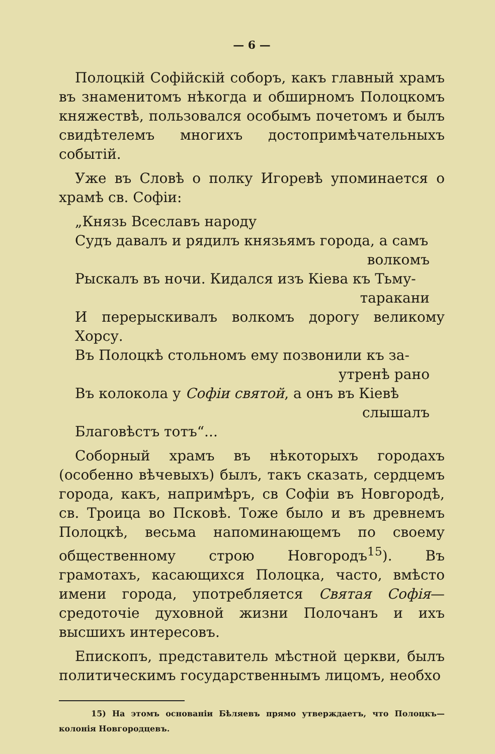— 6 —
Полоцкій Софійскій соборъ, какъ главный храмъ въ знаменитомъ нѣкогда и обширномъ Полоцкомъ княжествѣ, пользовался особымъ почетомъ и былъ свидѣтелемъ многихъ достопримѣчательныхъ событій.
Уже въ Словѣ о полку Игоревѣ упоминается о храмѣ св. Софіи:
„Князь Всеславъ народу
Судъ давалъ и рядилъ князьямъ города, а самъ
волкомъ
Рыскалъ въ ночи. Кидался изъ Кіева къ Тьму-
таракани
И перерыскивалъ волкомъ дорогу великому Хорсу.
Въ Полоцкѣ стольномъ ему позвонили къ за-
утренѣ рано
Въ колокола у Софіи святой, а онъ въ Кіевѣ
слышалъ
Благовѣстъ тотъ“...
Соборный храмъ въ нѣкоторыхъ городахъ (особенно вѣчевыхъ) былъ, такъ сказать, сердцемъ города, какъ, напримѣръ, св Софіи въ Новгородѣ, св. Троица во Псковѣ. Тоже было и въ древнемъ Полоцкѣ, весьма напоминающемъ по своему общественному строю Новгородъ<sup>15</sup>). Въ грамотахъ, касающихся Полоцка, часто, вмѣсто имени города, употребляется Святая Софія—средоточіе духовной жизни Полочанъ и ихъ высшихъ интересовъ.
Епископъ, представитель мѣстной церкви, былъ политическимъ государственнымъ лицомъ, необхо
15) На этомъ основаніи Бѣляевъ прямо утверждаетъ, что Полоцкъ—колонія Новгородцевъ.